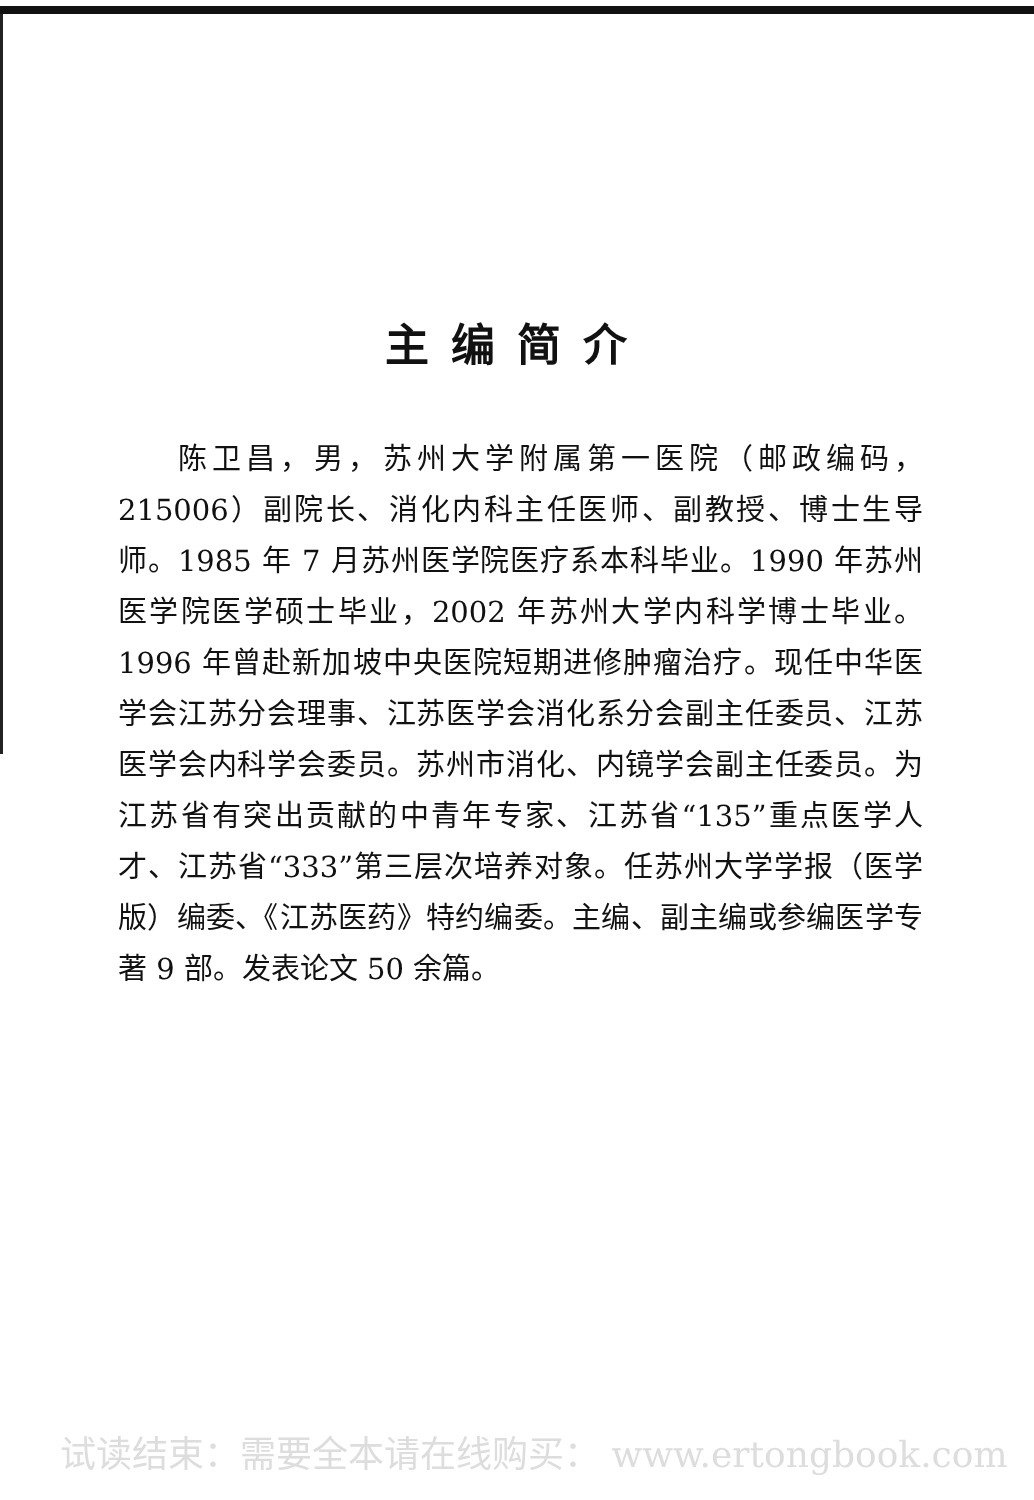主编简介
陈卫昌，男，苏州大学附属第一医院（邮政编码，215006）副院长、消化内科主任医师、副教授、博士生导师。1985 年 7 月苏州医学院医疗系本科毕业。1990 年苏州医学院医学硕士毕业，2002 年苏州大学内科学博士毕业。1996 年曾赴新加坡中央医院短期进修肿瘤治疗。现任中华医学会江苏分会理事、江苏医学会消化系分会副主任委员、江苏医学会内科学会委员。苏州市消化、内镜学会副主任委员。为江苏省有突出贡献的中青年专家、江苏省“135”重点医学人才、江苏省“333”第三层次培养对象。任苏州大学学报（医学版）编委、《江苏医药》特约编委。主编、副主编或参编医学专著 9 部。发表论文 50 余篇。
试读结束：需要全本请在线购买： www.ertongbook.com